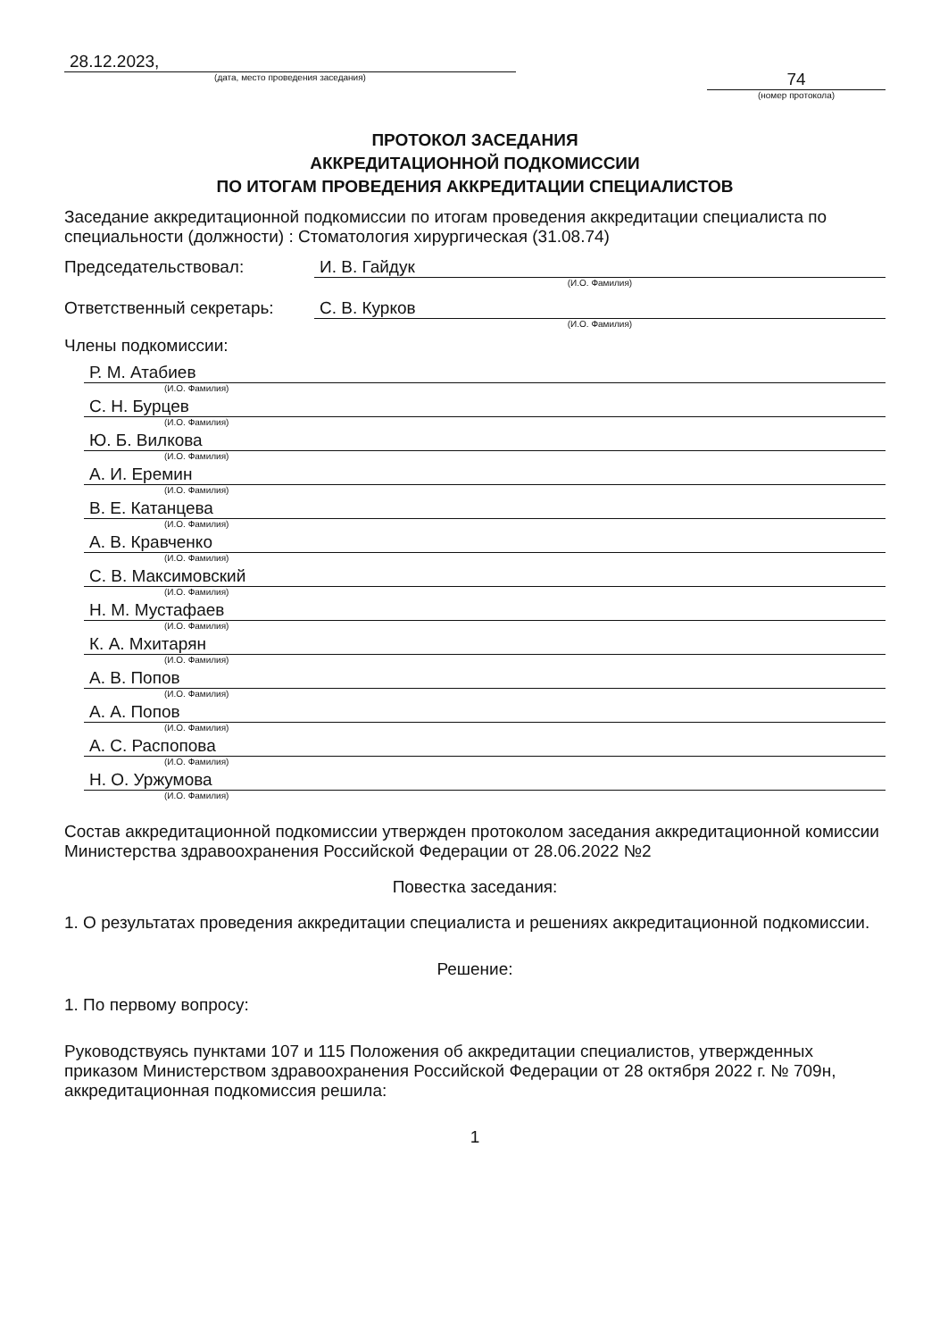28.12.2023,
(дата, место проведения заседания)
74
(номер протокола)
ПРОТОКОЛ ЗАСЕДАНИЯ
АККРЕДИТАЦИОННОЙ ПОДКОМИССИИ
ПО ИТОГАМ ПРОВЕДЕНИЯ АККРЕДИТАЦИИ СПЕЦИАЛИСТОВ
Заседание аккредитационной подкомиссии по итогам проведения аккредитации специалиста по специальности (должности) : Стоматология хирургическая (31.08.74)
Председательствовал: И. В. Гайдук
(И.О. Фамилия)
Ответственный секретарь: С. В. Курков
(И.О. Фамилия)
Члены подкомиссии:
Р. М. Атабиев
(И.О. Фамилия)
С. Н. Бурцев
(И.О. Фамилия)
Ю. Б. Вилкова
(И.О. Фамилия)
А. И. Еремин
(И.О. Фамилия)
В. Е. Катанцева
(И.О. Фамилия)
А. В. Кравченко
(И.О. Фамилия)
С. В. Максимовский
(И.О. Фамилия)
Н. М. Мустафаев
(И.О. Фамилия)
К. А. Мхитарян
(И.О. Фамилия)
А. В. Попов
(И.О. Фамилия)
А. А. Попов
(И.О. Фамилия)
А. С. Распопова
(И.О. Фамилия)
Н. О. Уржумова
(И.О. Фамилия)
Состав аккредитационной подкомиссии утвержден протоколом заседания аккредитационной комиссии Министерства здравоохранения Российской Федерации от 28.06.2022 №2
Повестка заседания:
1. О результатах проведения аккредитации специалиста и решениях аккредитационной подкомиссии.
Решение:
1. По первому вопросу:
Руководствуясь пунктами 107 и 115 Положения об аккредитации специалистов, утвержденных приказом Министерством здравоохранения Российской Федерации от 28 октября 2022 г. № 709н, аккредитационная подкомиссия решила:
1